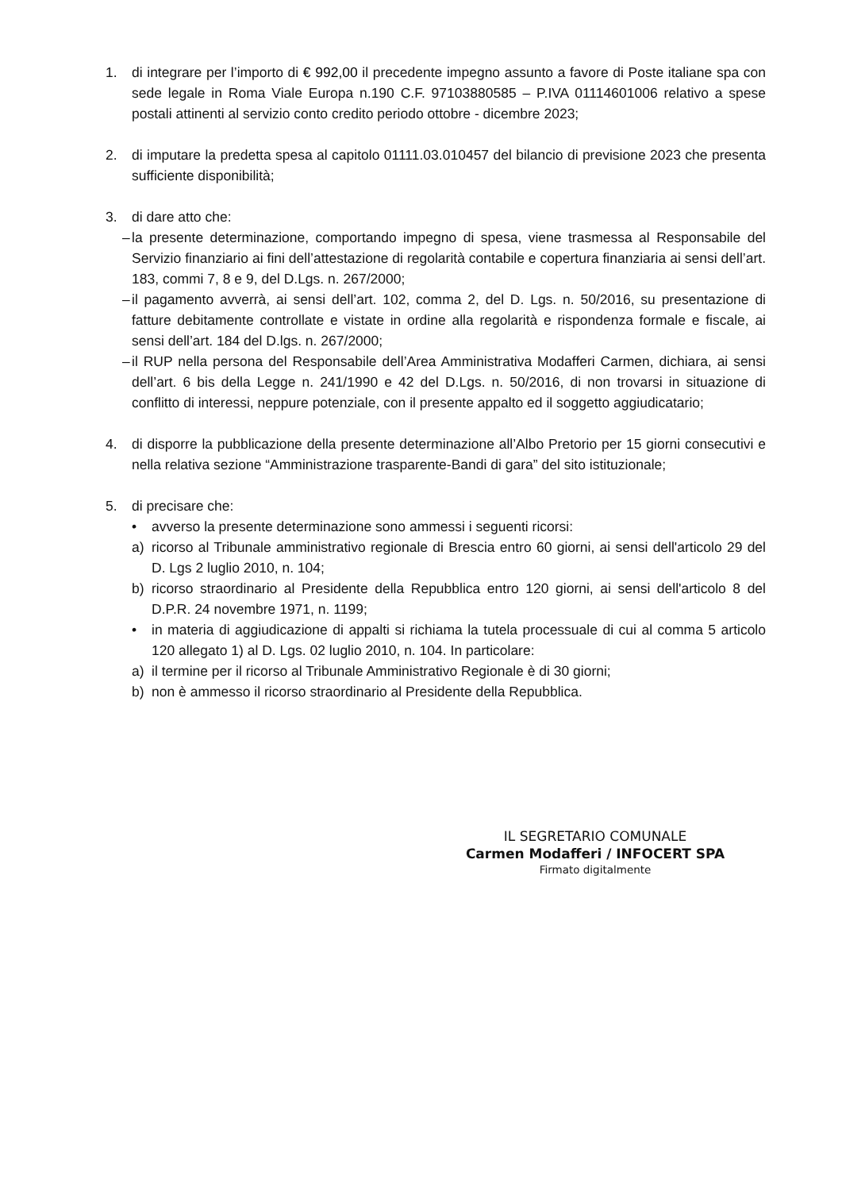1. di integrare per l’importo di € 992,00 il precedente impegno assunto a favore di Poste italiane spa con sede legale in Roma Viale Europa n.190 C.F. 97103880585 – P.IVA 01114601006 relativo a spese postali attinenti al servizio conto credito periodo ottobre - dicembre 2023;
2. di imputare la predetta spesa al capitolo 01111.03.010457 del bilancio di previsione 2023 che presenta sufficiente disponibilità;
3. di dare atto che:
– la presente determinazione, comportando impegno di spesa, viene trasmessa al Responsabile del Servizio finanziario ai fini dell’attestazione di regolarità contabile e copertura finanziaria ai sensi dell’art. 183, commi 7, 8 e 9, del D.Lgs. n. 267/2000;
– il pagamento avverrà, ai sensi dell’art. 102, comma 2, del D. Lgs. n. 50/2016, su presentazione di fatture debitamente controllate e vistate in ordine alla regolarità e rispondenza formale e fiscale, ai sensi dell’art. 184 del D.lgs. n. 267/2000;
– il RUP nella persona del Responsabile dell’Area Amministrativa Modafferi Carmen, dichiara, ai sensi dell’art. 6 bis della Legge n. 241/1990 e 42 del D.Lgs. n. 50/2016, di non trovarsi in situazione di conflitto di interessi, neppure potenziale, con il presente appalto ed il soggetto aggiudicatario;
4. di disporre la pubblicazione della presente determinazione all’Albo Pretorio per 15 giorni consecutivi e nella relativa sezione “Amministrazione trasparente-Bandi di gara” del sito istituzionale;
5. di precisare che:
• avverso la presente determinazione sono ammessi i seguenti ricorsi:
a) ricorso al Tribunale amministrativo regionale di Brescia entro 60 giorni, ai sensi dell'articolo 29 del D. Lgs 2 luglio 2010, n. 104;
b) ricorso straordinario al Presidente della Repubblica entro 120 giorni, ai sensi dell'articolo 8 del D.P.R. 24 novembre 1971, n. 1199;
• in materia di aggiudicazione di appalti si richiama la tutela processuale di cui al comma 5 articolo 120 allegato 1) al D. Lgs. 02 luglio 2010, n. 104. In particolare:
a) il termine per il ricorso al Tribunale Amministrativo Regionale è di 30 giorni;
b) non è ammesso il ricorso straordinario al Presidente della Repubblica.
IL SEGRETARIO COMUNALE
Carmen Modafferi / INFOCERT SPA
Firmato digitalmente